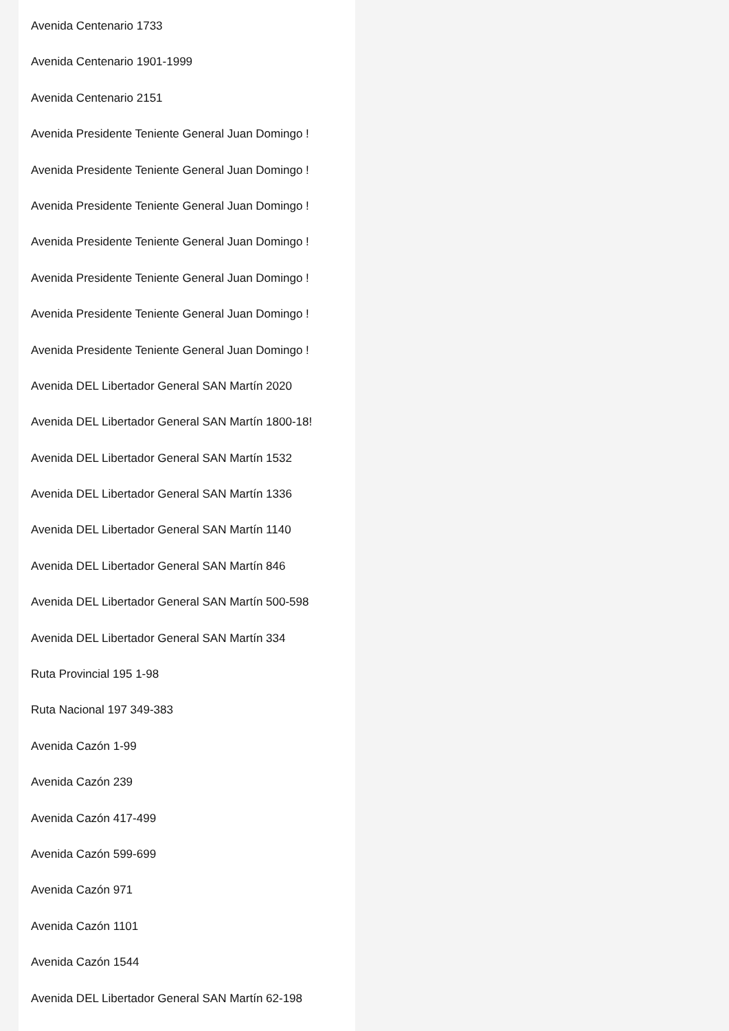Avenida Centenario 1733
Avenida Centenario 1901-1999
Avenida Centenario 2151
Avenida Presidente Teniente General Juan Domingo !
Avenida Presidente Teniente General Juan Domingo !
Avenida Presidente Teniente General Juan Domingo !
Avenida Presidente Teniente General Juan Domingo !
Avenida Presidente Teniente General Juan Domingo !
Avenida Presidente Teniente General Juan Domingo !
Avenida Presidente Teniente General Juan Domingo !
Avenida DEL Libertador General SAN Martín 2020
Avenida DEL Libertador General SAN Martín 1800-18!
Avenida DEL Libertador General SAN Martín 1532
Avenida DEL Libertador General SAN Martín 1336
Avenida DEL Libertador General SAN Martín 1140
Avenida DEL Libertador General SAN Martín 846
Avenida DEL Libertador General SAN Martín 500-598
Avenida DEL Libertador General SAN Martín 334
Ruta Provincial 195 1-98
Ruta Nacional 197 349-383
Avenida Cazón 1-99
Avenida Cazón 239
Avenida Cazón 417-499
Avenida Cazón 599-699
Avenida Cazón 971
Avenida Cazón 1101
Avenida Cazón 1544
Avenida DEL Libertador General SAN Martín 62-198